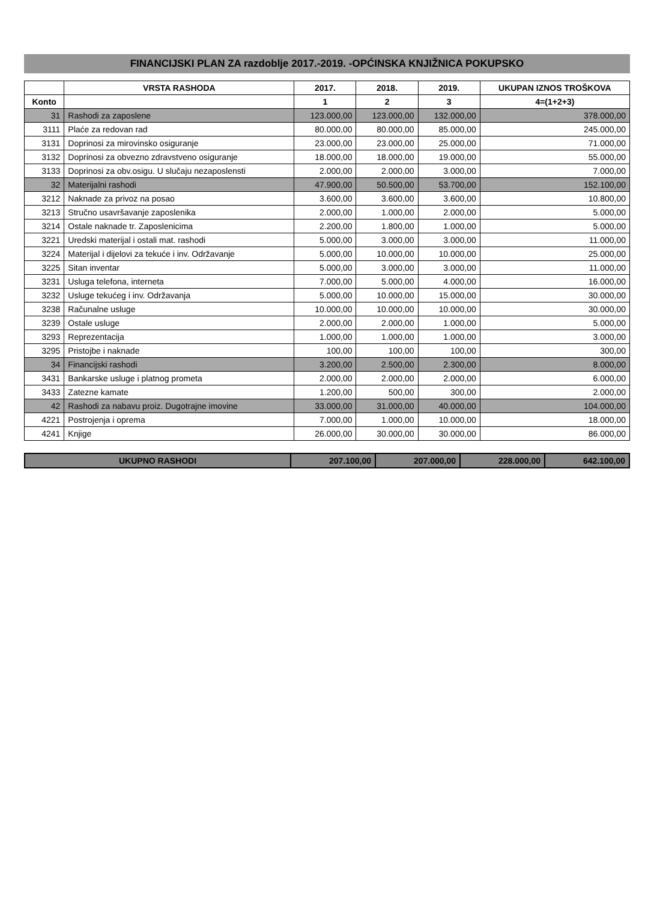FINANCIJSKI PLAN ZA razdoblje 2017.-2019. -OPĆINSKA KNJIŽNICA POKUPSKO
| | VRSTA RASHODA | 2017. | 2018. | 2019. | UKUPAN IZNOS TROŠKOVA |
| --- | --- | --- | --- | --- | --- |
| Konto | | 1 | 2 | 3 | 4=(1+2+3) |
| 31 | Rashodi za zaposlene | 123.000,00 | 123.000,00 | 132.000,00 | 378.000,00 |
| 3111 | Plaće za redovan rad | 80.000,00 | 80.000,00 | 85.000,00 | 245.000,00 |
| 3131 | Doprinosi za mirovinsko osiguranje | 23.000,00 | 23.000,00 | 25.000,00 | 71.000,00 |
| 3132 | Doprinosi za obvezno zdravstveno osiguranje | 18.000,00 | 18.000,00 | 19.000,00 | 55.000,00 |
| 3133 | Doprinosi za obv.osigu. U slučaju nezaposlensti | 2.000,00 | 2.000,00 | 3.000,00 | 7.000,00 |
| 32 | Materijalni rashodi | 47.900,00 | 50.500,00 | 53.700,00 | 152.100,00 |
| 3212 | Naknade za privoz na posao | 3.600,00 | 3.600,00 | 3.600,00 | 10.800,00 |
| 3213 | Stručno usavršavanje zaposlenika | 2.000,00 | 1.000,00 | 2.000,00 | 5.000,00 |
| 3214 | Ostale naknade tr. Zaposlenicima | 2.200,00 | 1.800,00 | 1.000,00 | 5.000,00 |
| 3221 | Uredski materijal i ostali mat. rashodi | 5.000,00 | 3.000,00 | 3.000,00 | 11.000,00 |
| 3224 | Materijal i dijelovi za tekuće i inv. Održavanje | 5.000,00 | 10.000,00 | 10.000,00 | 25.000,00 |
| 3225 | Sitan inventar | 5.000,00 | 3.000,00 | 3.000,00 | 11.000,00 |
| 3231 | Usluga telefona, interneta | 7.000,00 | 5.000,00 | 4.000,00 | 16.000,00 |
| 3232 | Usluge tekućeg i inv. Održavanja | 5.000,00 | 10.000,00 | 15.000,00 | 30.000,00 |
| 3238 | Računalne usluge | 10.000,00 | 10.000,00 | 10.000,00 | 30.000,00 |
| 3239 | Ostale usluge | 2.000,00 | 2.000,00 | 1.000,00 | 5.000,00 |
| 3293 | Reprezentacija | 1.000,00 | 1.000,00 | 1.000,00 | 3.000,00 |
| 3295 | Pristojbe i naknade | 100,00 | 100,00 | 100,00 | 300,00 |
| 34 | Financijski rashodi | 3.200,00 | 2.500,00 | 2.300,00 | 8.000,00 |
| 3431 | Bankarske usluge i platnog prometa | 2.000,00 | 2.000,00 | 2.000,00 | 6.000,00 |
| 3433 | Zatezne kamate | 1.200,00 | 500,00 | 300,00 | 2.000,00 |
| 42 | Rashodi za nabavu proiz. Dugotrajne imovine | 33.000,00 | 31.000,00 | 40.000,00 | 104.000,00 |
| 4221 | Postrojenja i oprema | 7.000,00 | 1.000,00 | 10.000,00 | 18.000,00 |
| 4241 | Knjige | 26.000,00 | 30.000,00 | 30.000,00 | 86.000,00 |
| UKUPNO RASHODI | 207.100,00 | 207.000,00 | 228.000,00 | 642.100,00 |